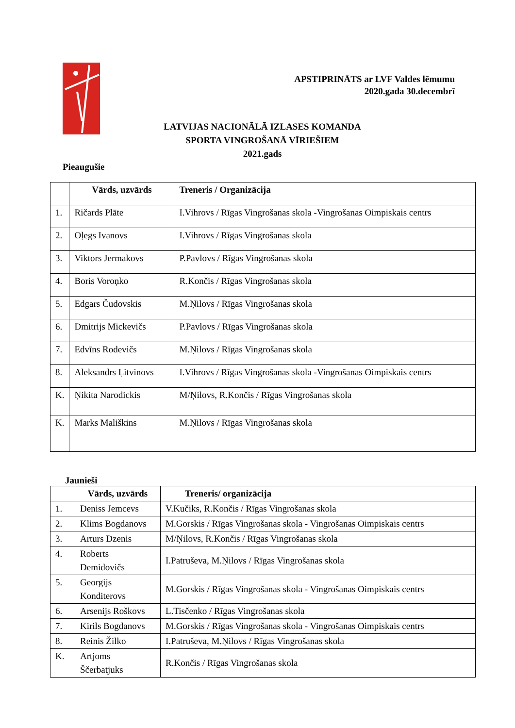APSTIPRINĀTS ar LVF Valdes lēmumu
2020.gada 30.decembrī
LATVIJAS NACIONĀLĀ IZLASES KOMANDA
SPORTA VINGROŠANĀ VĪRIEŠIEM
2021.gads
Pieaugušie
| | Vārds, uzvārds | Treneris / Organizācija |
| --- | --- | --- |
| 1. | Ričards Plāte | I.Vihrovs / Rīgas Vingrošanas skola -Vingrošanas Oimpiskais centrs |
| 2. | Oļegs Ivanovs | I.Vihrovs / Rīgas Vingrošanas skola |
| 3. | Viktors Jermakovs | P.Pavlovs / Rīgas Vingrošanas skola |
| 4. | Boris Voroņko | R.Končis / Rīgas Vingrošanas skola |
| 5. | Edgars Čudovskis | M.Ņilovs / Rīgas Vingrošanas skola |
| 6. | Dmitrijs Mickevičs | P.Pavlovs / Rīgas Vingrošanas skola |
| 7. | Edvīns Rodevičs | M.Ņilovs / Rīgas Vingrošanas skola |
| 8. | Aleksandrs Ļitvinovs | I.Vihrovs / Rīgas Vingrošanas skola -Vingrošanas Oimpiskais centrs |
| K. | Ņikita Narodickis | M/Ņilovs, R.Končis / Rīgas Vingrošanas skola |
| K. | Marks Mališkins | M.Ņilovs / Rīgas Vingrošanas skola |
Jaunieši
| | Vārds, uzvārds | Treneris/ organizācija |
| --- | --- | --- |
| 1. | Deniss Jemcevs | V.Kučiks, R.Končis / Rīgas Vingrošanas skola |
| 2. | Klims Bogdanovs | M.Gorskis / Rīgas Vingrošanas skola - Vingrošanas Oimpiskais centrs |
| 3. | Arturs Dzenis | M/Ņilovs, R.Končis / Rīgas Vingrošanas skola |
| 4. | Roberts Demidovičs | I.Patruševa, M.Ņilovs / Rīgas Vingrošanas skola |
| 5. | Georgijs Konditerovs | M.Gorskis / Rīgas Vingrošanas skola - Vingrošanas Oimpiskais centrs |
| 6. | Arsenijs Roškovs | L.Tisčenko / Rīgas Vingrošanas skola |
| 7. | Kirils Bogdanovs | M.Gorskis / Rīgas Vingrošanas skola - Vingrošanas Oimpiskais centrs |
| 8. | Reinis Žilko | I.Patruševa, M.Ņilovs / Rīgas Vingrošanas skola |
| K. | Artjoms Ščerbatjuks | R.Končis / Rīgas Vingrošanas skola |